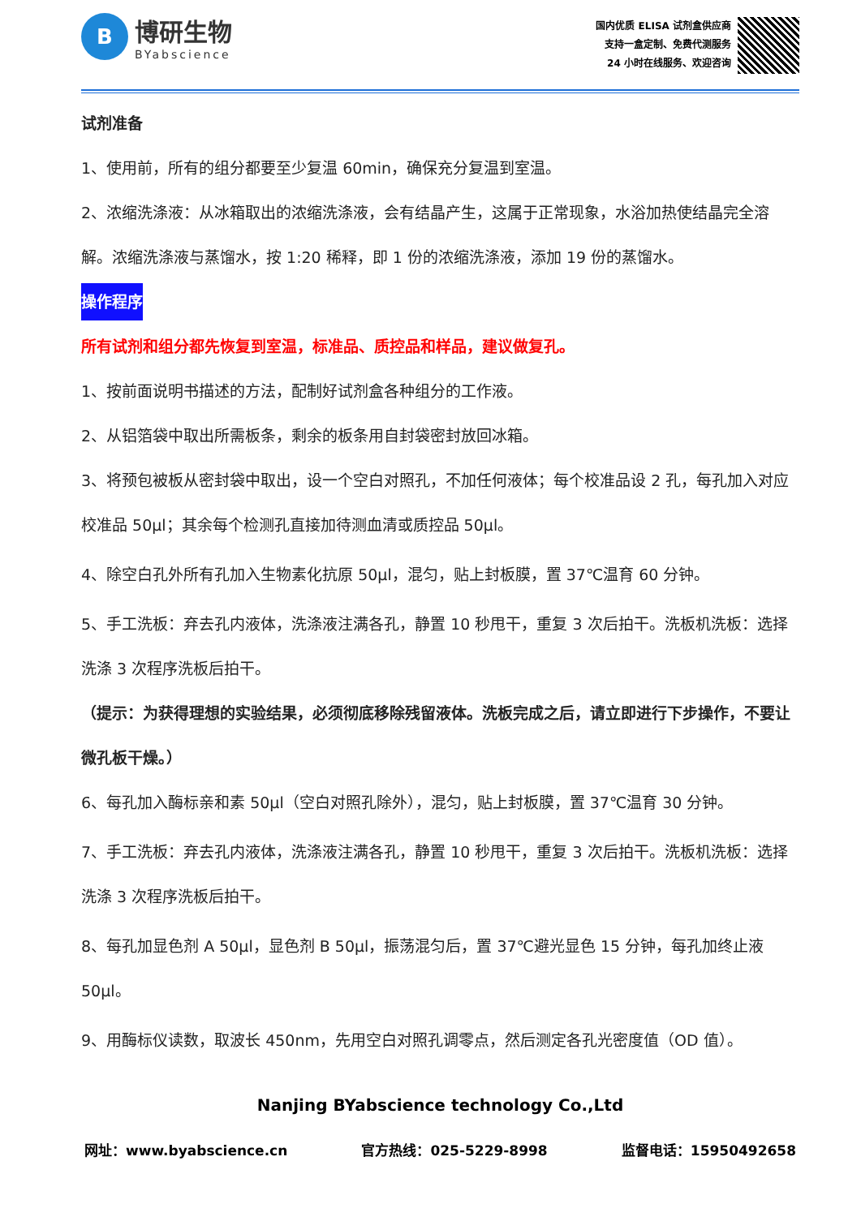B
博研生物
BYabscience
国内优质 ELISA 试剂盒供应商
支持一盒定制、免费代测服务
24 小时在线服务、欢迎咨询
试剂准备
1、使用前，所有的组分都要至少复温 60min，确保充分复温到室温。
2、浓缩洗涤液：从冰箱取出的浓缩洗涤液，会有结晶产生，这属于正常现象，水浴加热使结晶完全溶解。浓缩洗涤液与蒸馏水，按 1:20 稀释，即 1 份的浓缩洗涤液，添加 19 份的蒸馏水。
操作程序
所有试剂和组分都先恢复到室温，标准品、质控品和样品，建议做复孔。
1、按前面说明书描述的方法，配制好试剂盒各种组分的工作液。
2、从铝箔袋中取出所需板条，剩余的板条用自封袋密封放回冰箱。
3、将预包被板从密封袋中取出，设一个空白对照孔，不加任何液体；每个校准品设 2 孔，每孔加入对应校准品 50μl；其余每个检测孔直接加待测血清或质控品 50μl。
4、除空白孔外所有孔加入生物素化抗原 50μl，混匀，贴上封板膜，置 37℃温育 60 分钟。
5、手工洗板：弃去孔内液体，洗涤液注满各孔，静置 10 秒甩干，重复 3 次后拍干。洗板机洗板：选择洗涤 3 次程序洗板后拍干。
（提示：为获得理想的实验结果，必须彻底移除残留液体。洗板完成之后，请立即进行下步操作，不要让微孔板干燥。）
6、每孔加入酶标亲和素 50μl（空白对照孔除外），混匀，贴上封板膜，置 37℃温育 30 分钟。
7、手工洗板：弃去孔内液体，洗涤液注满各孔，静置 10 秒甩干，重复 3 次后拍干。洗板机洗板：选择洗涤 3 次程序洗板后拍干。
8、每孔加显色剂 A 50μl，显色剂 B 50μl，振荡混匀后，置 37℃避光显色 15 分钟，每孔加终止液 50μl。
9、用酶标仪读数，取波长 450nm，先用空白对照孔调零点，然后测定各孔光密度值（OD 值）。
Nanjing BYabscience technology Co.,Ltd
网址：www.byabscience.cn 官方热线：025-5229-8998 监督电话：15950492658